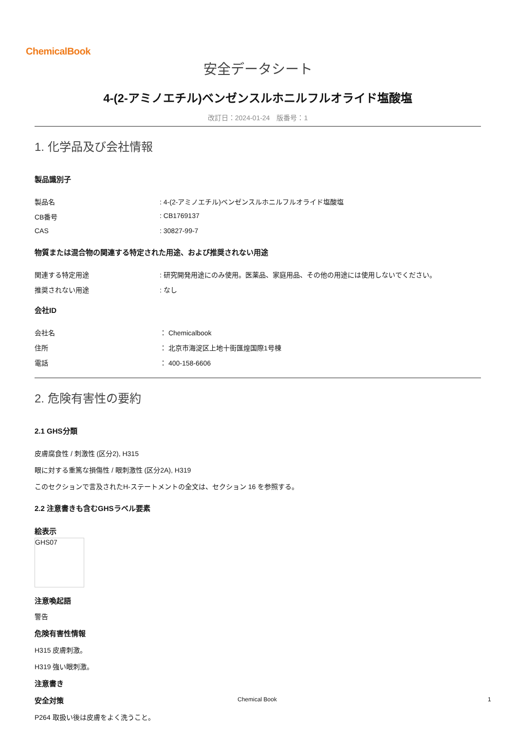ChemicalBook
安全データシート
4-(2-アミノエチル)ベンゼンスルホニルフルオライド塩酸塩
改訂日：2024-01-24　版番号：1
1. 化学品及び会社情報
製品識別子
製品名: 4-(2-アミノエチル)ベンゼンスルホニルフルオライド塩酸塩
CB番号: CB1769137
CAS: 30827-99-7
物質または混合物の関連する特定された用途、および推奨されない用途
関連する特定用途: 研究開発用途にのみ使用。医薬品、家庭用品、その他の用途には使用しないでください。
推奨されない用途: なし
会社ID
会社名 ： Chemicalbook
住所 ： 北京市海淀区上地十街匯煌国際1号棟
電話 ： 400-158-6606
2. 危険有害性の要約
2.1 GHS分類
皮膚腐食性 / 刺激性 (区分2), H315
眼に対する重篤な損傷性 / 眼刺激性 (区分2A), H319
このセクションで言及されたH-ステートメントの全文は、セクション 16 を参照する。
2.2 注意書きも含むGHSラベル要素
絵表示
GHS07
注意喚起語
警告
危険有害性情報
H315 皮膚刺激。
H319 強い眼刺激。
注意書き
安全対策
P264 取扱い後は皮膚をよく洗うこと。
Chemical Book 1